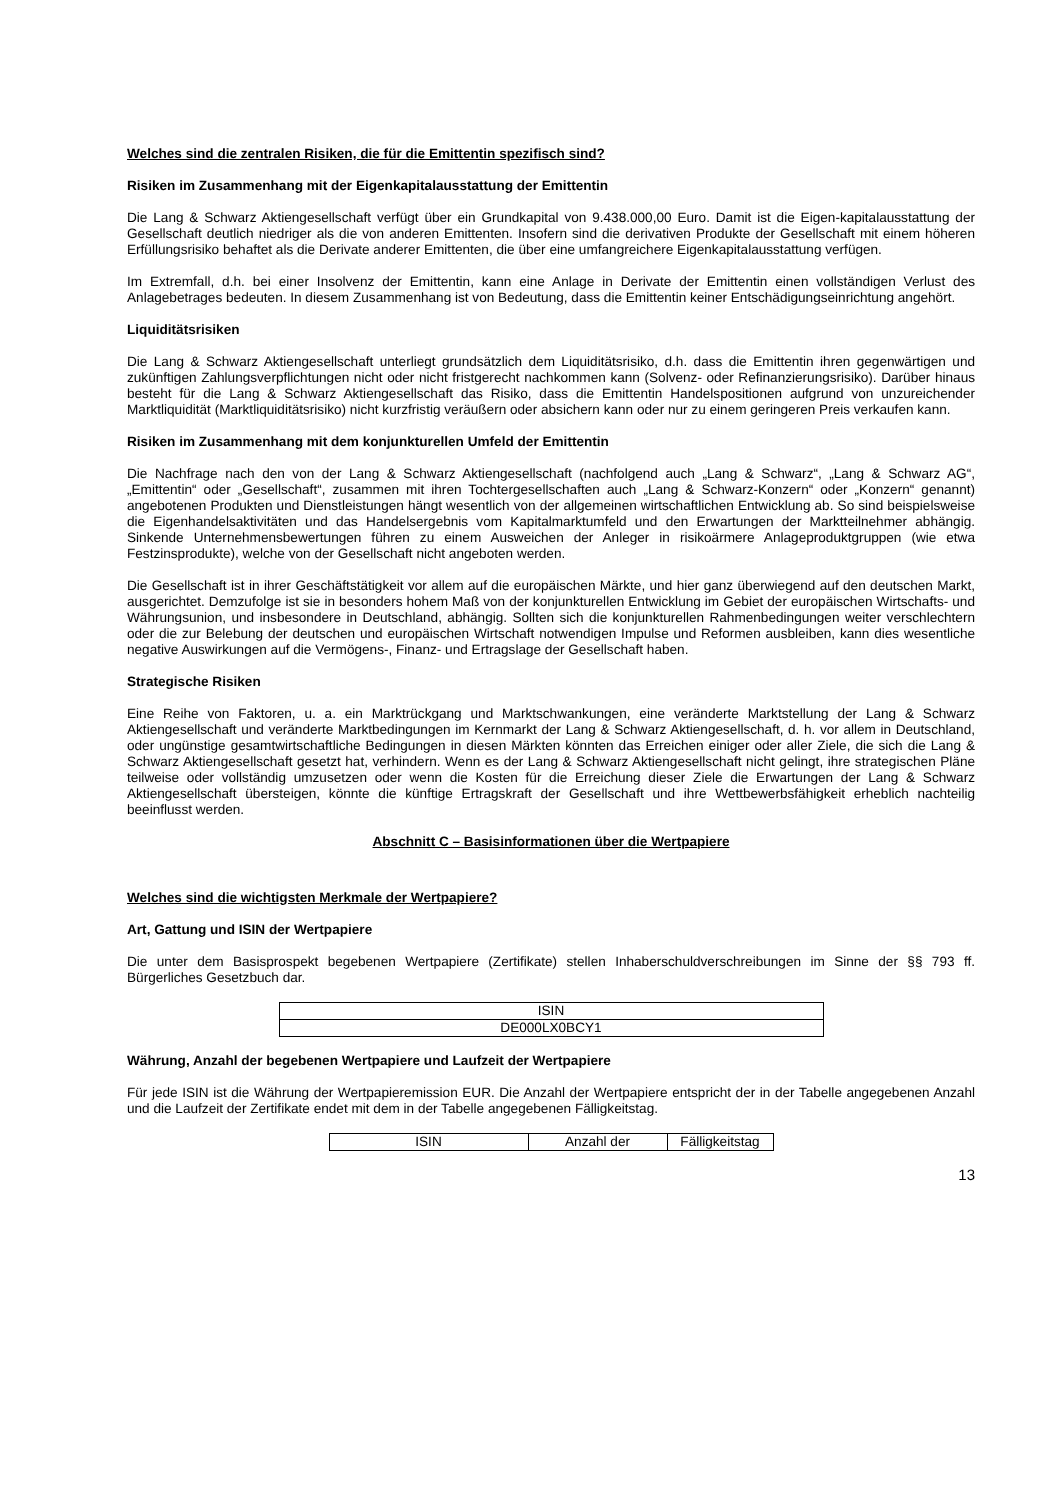Welches sind die zentralen Risiken, die für die Emittentin spezifisch sind?
Risiken im Zusammenhang mit der Eigenkapitalausstattung der Emittentin
Die Lang & Schwarz Aktiengesellschaft verfügt über ein Grundkapital von 9.438.000,00 Euro. Damit ist die Eigen-kapitalausstattung der Gesellschaft deutlich niedriger als die von anderen Emittenten. Insofern sind die derivativen Produkte der Gesellschaft mit einem höheren Erfüllungsrisiko behaftet als die Derivate anderer Emittenten, die über eine umfangreichere Eigenkapitalausstattung verfügen.
Im Extremfall, d.h. bei einer Insolvenz der Emittentin, kann eine Anlage in Derivate der Emittentin einen vollständigen Verlust des Anlagebetrages bedeuten. In diesem Zusammenhang ist von Bedeutung, dass die Emittentin keiner Entschädigungseinrichtung angehört.
Liquiditätsrisiken
Die Lang & Schwarz Aktiengesellschaft unterliegt grundsätzlich dem Liquiditätsrisiko, d.h. dass die Emittentin ihren gegenwärtigen und zukünftigen Zahlungsverpflichtungen nicht oder nicht fristgerecht nachkommen kann (Solvenz- oder Refinanzierungsrisiko). Darüber hinaus besteht für die Lang & Schwarz Aktiengesellschaft das Risiko, dass die Emittentin Handelspositionen aufgrund von unzureichender Marktliquidität (Marktliquiditätsrisiko) nicht kurzfristig veräußern oder absichern kann oder nur zu einem geringeren Preis verkaufen kann.
Risiken im Zusammenhang mit dem konjunkturellen Umfeld der Emittentin
Die Nachfrage nach den von der Lang & Schwarz Aktiengesellschaft (nachfolgend auch „Lang & Schwarz“, „Lang & Schwarz AG“, „Emittentin“ oder „Gesellschaft“, zusammen mit ihren Tochtergesellschaften auch „Lang & Schwarz-Konzern“ oder „Konzern“ genannt) angebotenen Produkten und Dienstleistungen hängt wesentlich von der allgemeinen wirtschaftlichen Entwicklung ab. So sind beispielsweise die Eigenhandelsaktivitäten und das Handelsergebnis vom Kapitalmarktumfeld und den Erwartungen der Marktteilnehmer abhängig. Sinkende Unternehmensbewertungen führen zu einem Ausweichen der Anleger in risikoärmere Anlageproduktgruppen (wie etwa Festzinsprodukte), welche von der Gesellschaft nicht angeboten werden.
Die Gesellschaft ist in ihrer Geschäftstätigkeit vor allem auf die europäischen Märkte, und hier ganz überwiegend auf den deutschen Markt, ausgerichtet. Demzufolge ist sie in besonders hohem Maß von der konjunkturellen Entwicklung im Gebiet der europäischen Wirtschafts- und Währungsunion, und insbesondere in Deutschland, abhängig. Sollten sich die konjunkturellen Rahmenbedingungen weiter verschlechtern oder die zur Belebung der deutschen und europäischen Wirtschaft notwendigen Impulse und Reformen ausbleiben, kann dies wesentliche negative Auswirkungen auf die Vermögens-, Finanz- und Ertragslage der Gesellschaft haben.
Strategische Risiken
Eine Reihe von Faktoren, u. a. ein Marktrückgang und Marktschwankungen, eine veränderte Marktstellung der Lang & Schwarz Aktiengesellschaft und veränderte Marktbedingungen im Kernmarkt der Lang & Schwarz Aktiengesellschaft, d. h. vor allem in Deutschland, oder ungünstige gesamtwirtschaftliche Bedingungen in diesen Märkten könnten das Erreichen einiger oder aller Ziele, die sich die Lang & Schwarz Aktiengesellschaft gesetzt hat, verhindern. Wenn es der Lang & Schwarz Aktiengesellschaft nicht gelingt, ihre strategischen Pläne teilweise oder vollständig umzusetzen oder wenn die Kosten für die Erreichung dieser Ziele die Erwartungen der Lang & Schwarz Aktiengesellschaft übersteigen, könnte die künftige Ertragskraft der Gesellschaft und ihre Wettbewerbsfähigkeit erheblich nachteilig beeinflusst werden.
Abschnitt C – Basisinformationen über die Wertpapiere
Welches sind die wichtigsten Merkmale der Wertpapiere?
Art, Gattung und ISIN der Wertpapiere
Die unter dem Basisprospekt begebenen Wertpapiere (Zertifikate) stellen Inhaberschuldverschreibungen im Sinne der §§ 793 ff. Bürgerliches Gesetzbuch dar.
| ISIN |
| DE000LX0BCY1 |
Währung, Anzahl der begebenen Wertpapiere und Laufzeit der Wertpapiere
Für jede ISIN ist die Währung der Wertpapieremission EUR. Die Anzahl der Wertpapiere entspricht der in der Tabelle angegebenen Anzahl und die Laufzeit der Zertifikate endet mit dem in der Tabelle angegebenen Fälligkeitstag.
| ISIN | Anzahl der | Fälligkeitstag |
13